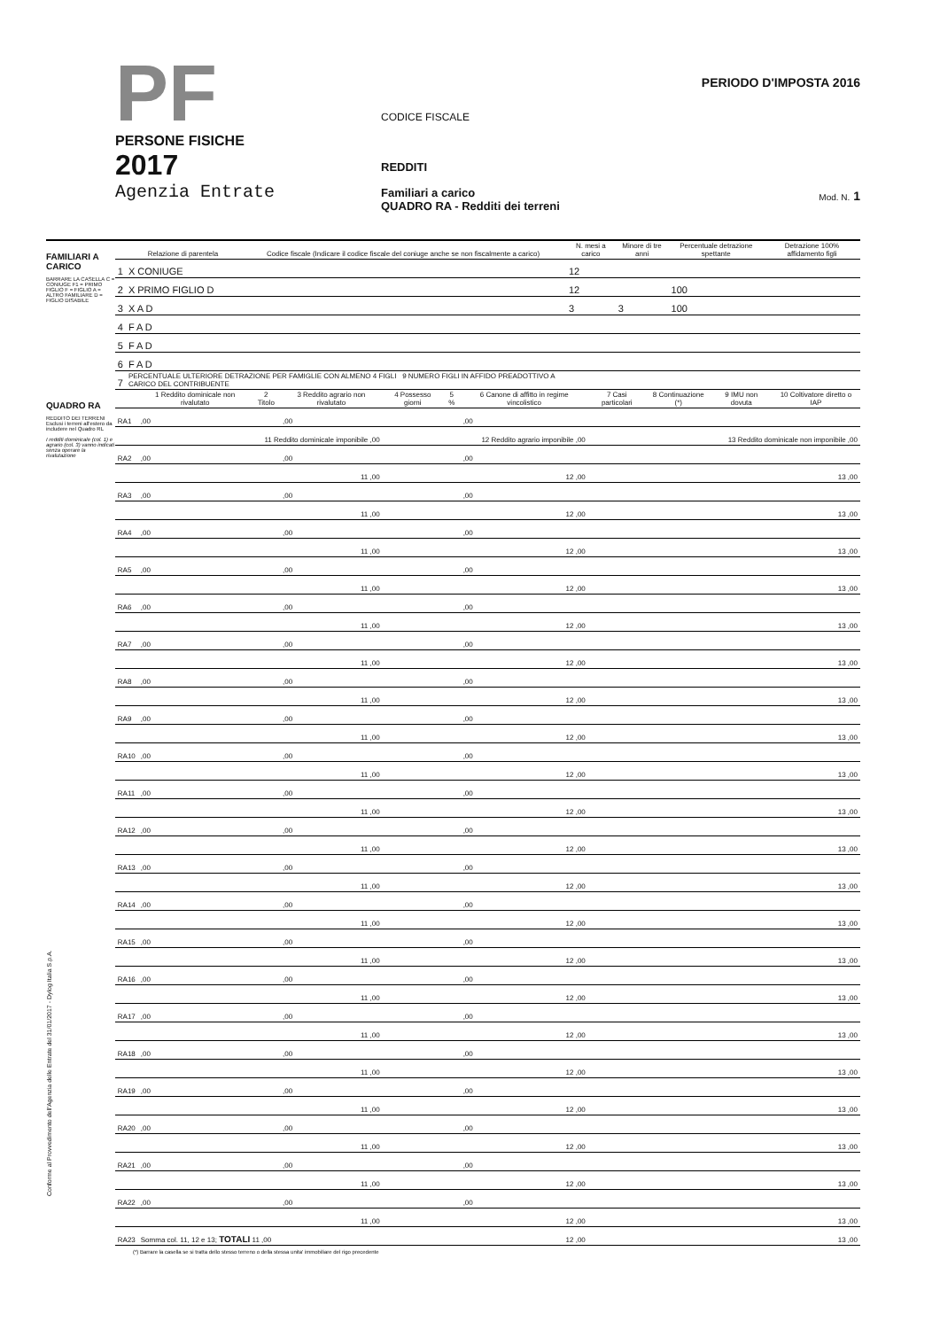PF
PERSONE FISICHE
2017
Agenzia Entrate
CODICE FISCALE
REDDITI
Familiari a carico
QUADRO RA - Redditi dei terreni
PERIODO D'IMPOSTA 2016
Mod. N. 1
FAMILIARI A CARICO
BARRARE LA CASELLA C = CONIUGE F1 = PRIMO FIGLIO F = FIGLIO A = ALTRO FAMILIARE D = FIGLIO DISABILE
| | Relazione di parentela | Codice fiscale (Indicare il codice fiscale del coniuge anche se non fiscalmente a carico) | N. mesi a carico | Minore di tre anni | Percentuale detrazione spettante | Detrazione 100% affidamento figli |
| --- | --- | --- | --- | --- | --- | --- |
| 1 | X CONIUGE | | 12 | | | |
| 2 | X PRIMO FIGLIO D | | 12 | | 100 | |
| 3 | X A D | | 3 | 3 | 100 | |
| 4 | F A D | | | | | |
| 5 | F A D | | | | | |
| 6 | F A D | | | | | |
| 7 | PERCENTUALE ULTERIORE DETRAZIONE PER FAMIGLIE CON ALMENO 4 FIGLI 9 NUMERO FIGLI IN AFFIDO PREADOTTIVO A CARICO DEL CONTRIBUENTE | | | | | |
QUADRO RA
REDDITO DEI TERRENI
Esclusi i terreni all'estero da includere nel Quadro RL
I redditi dominicale (col. 1) e agrario (col. 3) vanno indicati senza operare la rivalutazione
| | 1 Reddito dominicale non rivalutato | 2 Titolo | 3 Reddito agrario non rivalutato | 4 Possesso giorni | 5 % | 6 Canone di affitto in regime vincolistico | 7 Casi particolari | 8 Continuazione (*) | 9 IMU non dovuta | 10 Coltivatore diretto o IAP |
| --- | --- | --- | --- | --- | --- | --- | --- | --- | --- | --- |
| RA1 | ,00 | | ,00 | | | ,00 | | | | |
| | 11 Reddito dominicale imponibile ,00 | | | 12 Reddito agrario imponibile ,00 | | | 13 Reddito dominicale non imponibile ,00 | | | |
| RA2 | ,00 | | ,00 | | | ,00 | | | | |
| | 11 ,00 | | | 12 ,00 | | | 13 ,00 | | | |
| RA3 | ,00 | | ,00 | | | ,00 | | | | |
| | 11 ,00 | | | 12 ,00 | | | 13 ,00 | | | |
| RA4 | ,00 | | ,00 | | | ,00 | | | | |
| | 11 ,00 | | | 12 ,00 | | | 13 ,00 | | | |
| RA5 | ,00 | | ,00 | | | ,00 | | | | |
| | 11 ,00 | | | 12 ,00 | | | 13 ,00 | | | |
| RA6 | ,00 | | ,00 | | | ,00 | | | | |
| | 11 ,00 | | | 12 ,00 | | | 13 ,00 | | | |
| RA7 | ,00 | | ,00 | | | ,00 | | | | |
| | 11 ,00 | | | 12 ,00 | | | 13 ,00 | | | |
| RA8 | ,00 | | ,00 | | | ,00 | | | | |
| | 11 ,00 | | | 12 ,00 | | | 13 ,00 | | | |
| RA9 | ,00 | | ,00 | | | ,00 | | | | |
| | 11 ,00 | | | 12 ,00 | | | 13 ,00 | | | |
| RA10 | ,00 | | ,00 | | | ,00 | | | | |
| | 11 ,00 | | | 12 ,00 | | | 13 ,00 | | | |
| RA11 | ,00 | | ,00 | | | ,00 | | | | |
| | 11 ,00 | | | 12 ,00 | | | 13 ,00 | | | |
| RA12 | ,00 | | ,00 | | | ,00 | | | | |
| | 11 ,00 | | | 12 ,00 | | | 13 ,00 | | | |
| RA13 | ,00 | | ,00 | | | ,00 | | | | |
| | 11 ,00 | | | 12 ,00 | | | 13 ,00 | | | |
| RA14 | ,00 | | ,00 | | | ,00 | | | | |
| | 11 ,00 | | | 12 ,00 | | | 13 ,00 | | | |
| RA15 | ,00 | | ,00 | | | ,00 | | | | |
| | 11 ,00 | | | 12 ,00 | | | 13 ,00 | | | |
| RA16 | ,00 | | ,00 | | | ,00 | | | | |
| | 11 ,00 | | | 12 ,00 | | | 13 ,00 | | | |
| RA17 | ,00 | | ,00 | | | ,00 | | | | |
| | 11 ,00 | | | 12 ,00 | | | 13 ,00 | | | |
| RA18 | ,00 | | ,00 | | | ,00 | | | | |
| | 11 ,00 | | | 12 ,00 | | | 13 ,00 | | | |
| RA19 | ,00 | | ,00 | | | ,00 | | | | |
| | 11 ,00 | | | 12 ,00 | | | 13 ,00 | | | |
| RA20 | ,00 | | ,00 | | | ,00 | | | | |
| | 11 ,00 | | | 12 ,00 | | | 13 ,00 | | | |
| RA21 | ,00 | | ,00 | | | ,00 | | | | |
| | 11 ,00 | | | 12 ,00 | | | 13 ,00 | | | |
| RA22 | ,00 | | ,00 | | | ,00 | | | | |
| | 11 ,00 | | | 12 ,00 | | | 13 ,00 | | | |
| RA23 | Somma col. 11, 12 e 13; TOTALI 11 ,00 | | | 12 ,00 | | | 13 ,00 | | | |
(*) Barrare la casella se si tratta dello stesso terreno o della stessa unita' immobiliare del rigo precedente
Conforme al Provvedimento dell'Agenzia delle Entrate del 31/01/2017 - Dylog Italia S.p.A.